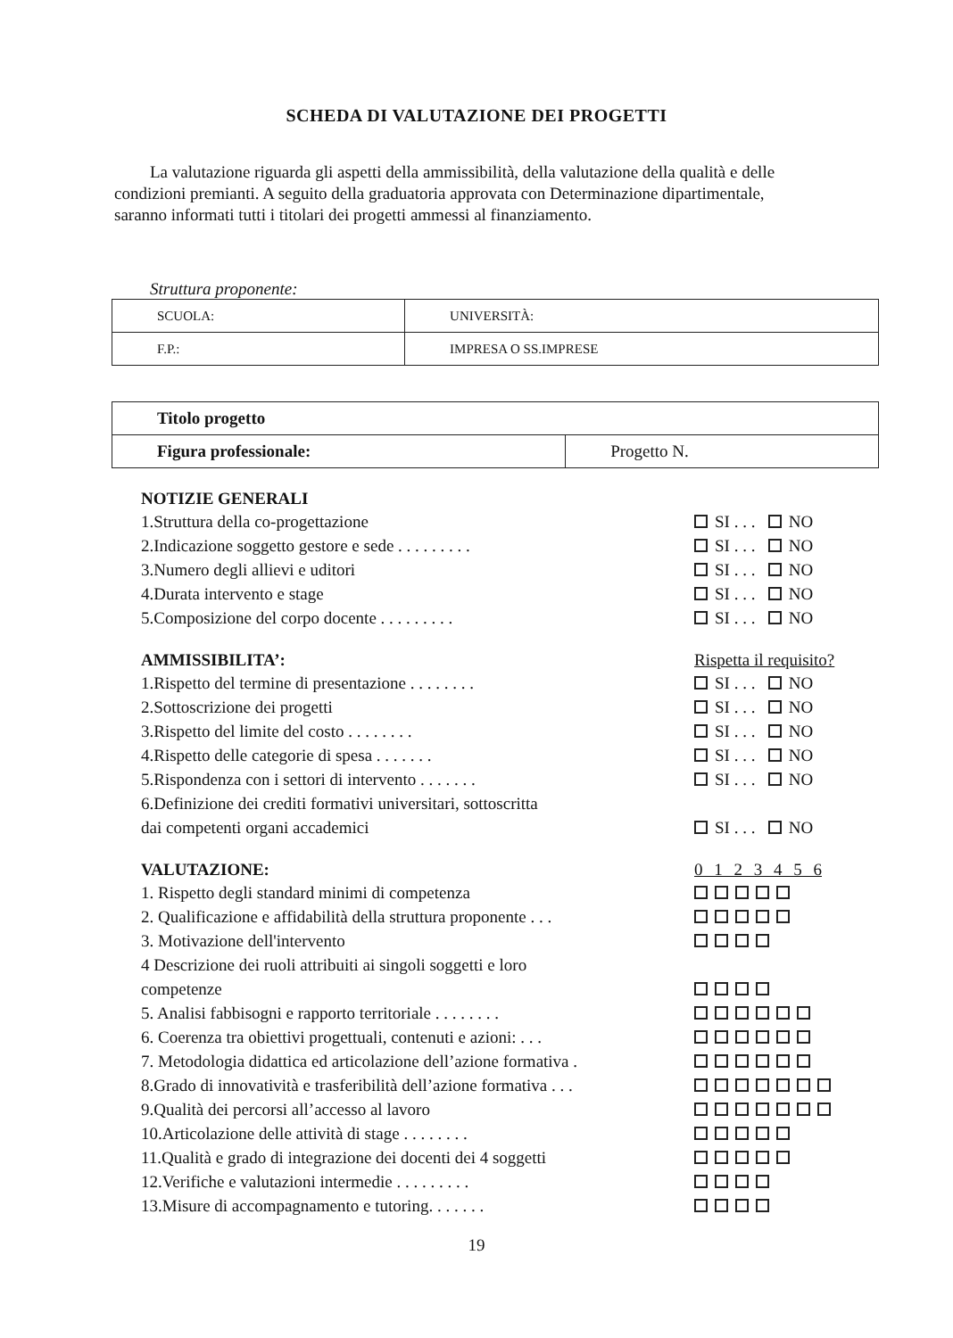SCHEDA DI VALUTAZIONE DEI PROGETTI
La valutazione riguarda gli aspetti della ammissibilità, della valutazione della qualità e delle condizioni premianti. A seguito della graduatoria approvata con Determinazione dipartimentale, saranno informati tutti i titolari dei progetti ammessi al finanziamento.
Struttura proponente:
| SCUOLA: | UNIVERSITÀ: |
| F.P.: | IMPRESA O SS.IMPRESE |
| Titolo progetto | |
| Figura professionale: | Progetto N. |
NOTIZIE GENERALI
1.Struttura della co-progettazione SI . . . NO
2.Indicazione soggetto gestore e sede . . . . . . . . . SI . . . NO
3.Numero degli allievi e uditori SI . . . NO
4.Durata intervento e stage SI . . . NO
5.Composizione del corpo docente . . . . . . . . . SI . . . NO
AMMISSIBILITA’: Rispetta il requisito?
1.Rispetto del termine di presentazione . . . . . . . . SI . . . NO
2.Sottoscrizione dei progetti SI . . . NO
3.Rispetto del limite del costo . . . . . . . . SI . . . NO
4.Rispetto delle categorie di spesa . . . . . . . SI . . . NO
5.Rispondenza con i settori di intervento . . . . . . . SI . . . NO
6.Definizione dei crediti formativi universitari, sottoscritta
dai competenti organi accademici SI . . . NO
VALUTAZIONE: 0 1 2 3 4 5 6
1. Rispetto degli standard minimi di competenza
2. Qualificazione e affidabilità della struttura proponente . . .
3. Motivazione dell'intervento
4 Descrizione dei ruoli attribuiti ai singoli soggetti e loro
competenze
5. Analisi fabbisogni e rapporto territoriale . . . . . . . .
6. Coerenza tra obiettivi progettuali, contenuti e azioni: . . .
7. Metodologia didattica ed articolazione dell’azione formativa .
8.Grado di innovatività e trasferibilità dell’azione formativa . . .
9.Qualità dei percorsi all’accesso al lavoro
10.Articolazione delle attività di stage . . . . . . . .
11.Qualità e grado di integrazione dei docenti dei 4 soggetti
12.Verifiche e valutazioni intermedie . . . . . . . . .
13.Misure di accompagnamento e tutoring. . . . . . .
19